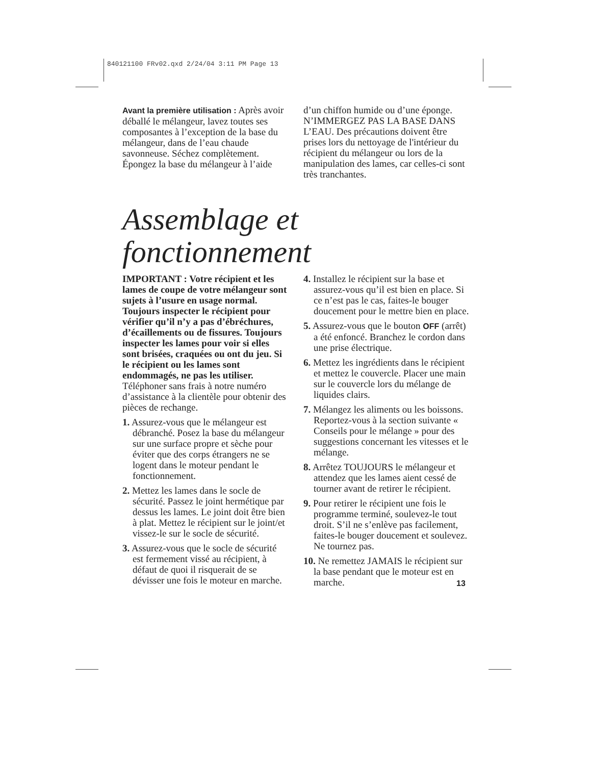840121100 FRv02.qxd 2/24/04 3:11 PM Page 13
Avant la première utilisation : Après avoir déballé le mélangeur, lavez toutes ses composantes à l’exception de la base du mélangeur, dans de l’eau chaude savonneuse. Séchez complètement. Épongez la base du mélangeur à l’aide
d’un chiffon humide ou d’une éponge. N’IMMERGEZ PAS LA BASE DANS L’EAU. Des précautions doivent être prises lors du nettoyage de l'intérieur du récipient du mélangeur ou lors de la manipulation des lames, car celles-ci sont très tranchantes.
Assemblage et fonctionnement
IMPORTANT : Votre récipient et les lames de coupe de votre mélangeur sont sujets à l’usure en usage normal. Toujours inspecter le récipient pour vérifier qu’il n’y a pas d’ébréchures, d’écaillements ou de fissures. Toujours inspecter les lames pour voir si elles sont brisées, craquées ou ont du jeu. Si le récipient ou les lames sont endommagés, ne pas les utiliser. Téléphoner sans frais à notre numéro d’assistance à la clientèle pour obtenir des pièces de rechange.
1. Assurez-vous que le mélangeur est débranché. Posez la base du mélangeur sur une surface propre et sèche pour éviter que des corps étrangers ne se logent dans le moteur pendant le fonctionnement.
2. Mettez les lames dans le socle de sécurité. Passez le joint hermétique par dessus les lames. Le joint doit être bien à plat. Mettez le récipient sur le joint/et vissez-le sur le socle de sécurité.
3. Assurez-vous que le socle de sécurité est fermement vissé au récipient, à défaut de quoi il risquerait de se dévisser une fois le moteur en marche.
4. Installez le récipient sur la base et assurez-vous qu’il est bien en place. Si ce n’est pas le cas, faites-le bouger doucement pour le mettre bien en place.
5. Assurez-vous que le bouton OFF (arrêt) a été enfoncé. Branchez le cordon dans une prise électrique.
6. Mettez les ingrédients dans le récipient et mettez le couvercle. Placer une main sur le couvercle lors du mélange de liquides clairs.
7. Mélangez les aliments ou les boissons. Reportez-vous à la section suivante « Conseils pour le mélange » pour des suggestions concernant les vitesses et le mélange.
8. Arrêtez TOUJOURS le mélangeur et attendez que les lames aient cessé de tourner avant de retirer le récipient.
9. Pour retirer le récipient une fois le programme terminé, soulevez-le tout droit. S’il ne s’enlève pas facilement, faites-le bouger doucement et soulevez. Ne tournez pas.
10. Ne remettez JAMAIS le récipient sur la base pendant que le moteur est en marche.
13